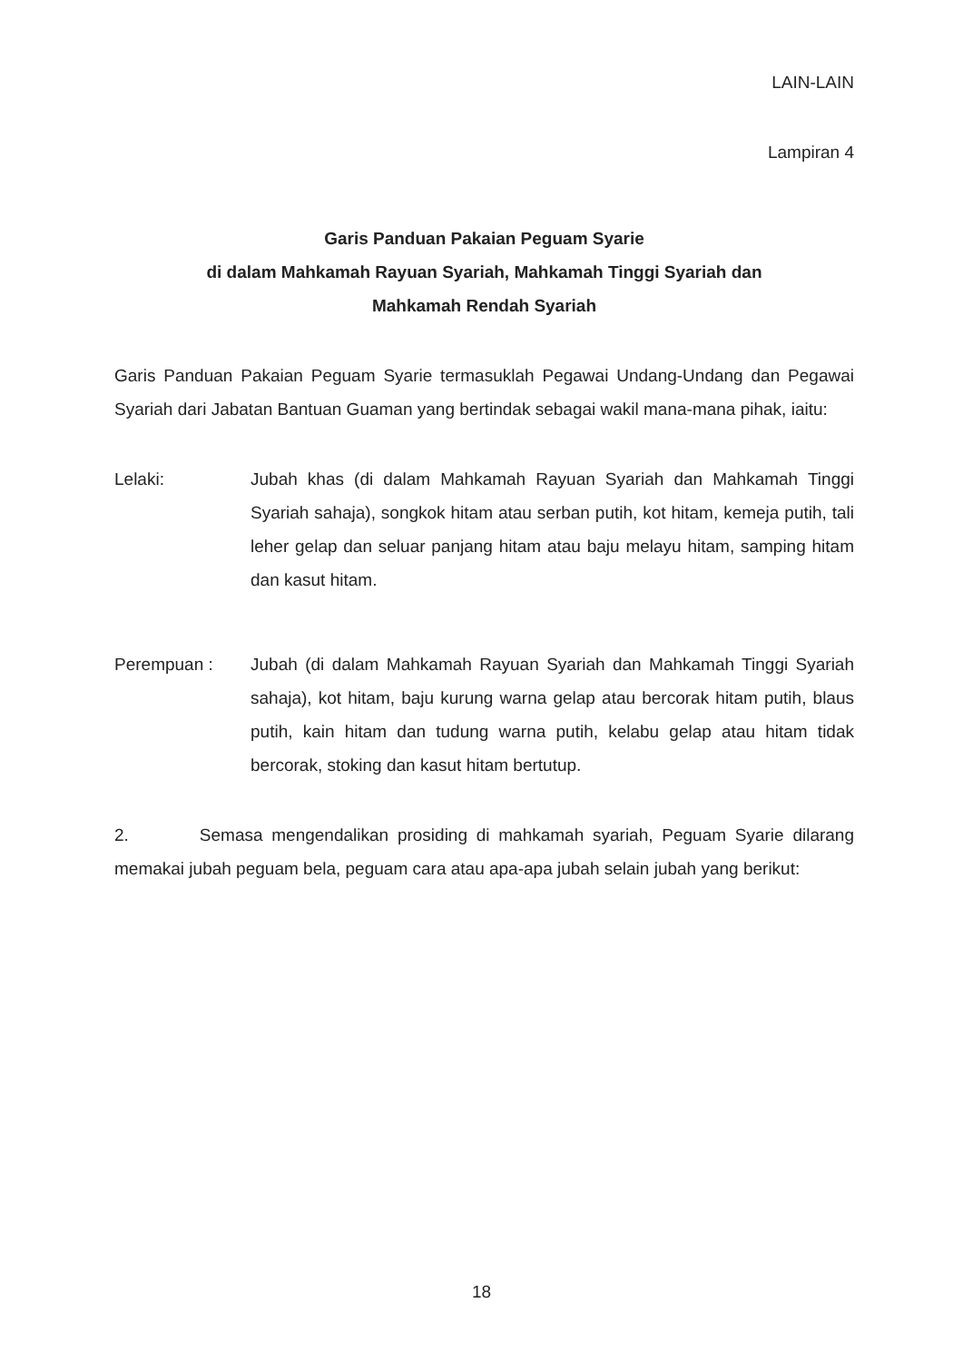LAIN-LAIN
Lampiran 4
Garis Panduan Pakaian Peguam Syarie
di dalam Mahkamah Rayuan Syariah, Mahkamah Tinggi Syariah dan
Mahkamah Rendah Syariah
Garis Panduan Pakaian Peguam Syarie termasuklah Pegawai Undang-Undang dan Pegawai Syariah dari Jabatan Bantuan Guaman yang bertindak sebagai wakil mana-mana pihak, iaitu:
Lelaki: Jubah khas (di dalam Mahkamah Rayuan Syariah dan Mahkamah Tinggi Syariah sahaja), songkok hitam atau serban putih, kot hitam, kemeja putih, tali leher gelap dan seluar panjang hitam atau baju melayu hitam, samping hitam dan kasut hitam.
Perempuan : Jubah (di dalam Mahkamah Rayuan Syariah dan Mahkamah Tinggi Syariah sahaja), kot hitam, baju kurung warna gelap atau bercorak hitam putih, blaus putih, kain hitam dan tudung warna putih, kelabu gelap atau hitam tidak bercorak, stoking dan kasut hitam bertutup.
2. Semasa mengendalikan prosiding di mahkamah syariah, Peguam Syarie dilarang memakai jubah peguam bela, peguam cara atau apa-apa jubah selain jubah yang berikut:
18